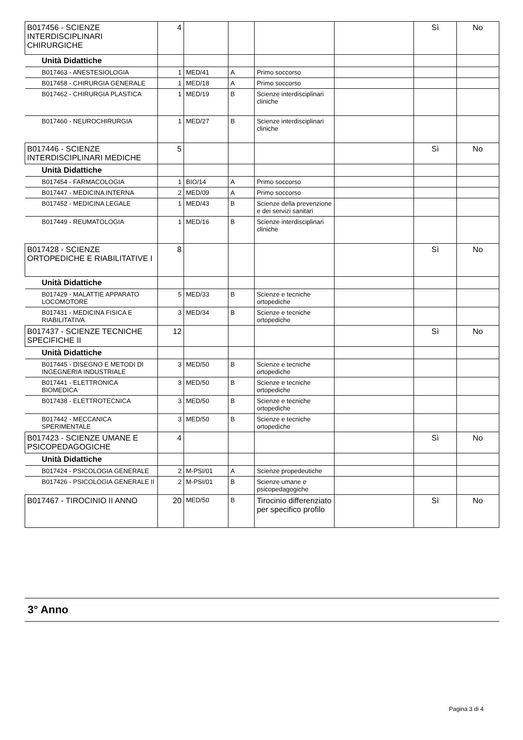| B017456 - SCIENZE INTERDISCIPLINARI CHIRURGICHE | 4 | | | | | Sì | No |
| Unità Didattiche | | | | | | | |
| B017463 - ANESTESIOLOGIA | 1 | MED/41 | A | Primo soccorso | | | |
| B017458 - CHIRURGIA GENERALE | 1 | MED/18 | A | Primo soccorso | | | |
| B017462 - CHIRURGIA PLASTICA | 1 | MED/19 | B | Scienze interdisciplinari cliniche | | | |
| B017460 - NEUROCHIRURGIA | 1 | MED/27 | B | Scienze interdisciplinari cliniche | | | |
| B017446 - SCIENZE INTERDISCIPLINARI MEDICHE | 5 | | | | | Sì | No |
| Unità Didattiche | | | | | | | |
| B017454 - FARMACOLOGIA | 1 | BIO/14 | A | Primo soccorso | | | |
| B017447 - MEDICINA INTERNA | 2 | MED/09 | A | Primo soccorso | | | |
| B017452 - MEDICINA LEGALE | 1 | MED/43 | B | Scienze della prevenzione e dei servizi sanitari | | | |
| B017449 - REUMATOLOGIA | 1 | MED/16 | B | Scienze interdisciplinari cliniche | | | |
| B017428 - SCIENZE ORTOPEDICHE E RIABILITATIVE I | 8 | | | | | Sì | No |
| Unità Didattiche | | | | | | | |
| B017429 - MALATTIE APPARATO LOCOMOTORE | 5 | MED/33 | B | Scienze e tecniche ortopediche | | | |
| B017431 - MEDICINA FISICA E RIABILITATIVA | 3 | MED/34 | B | Scienze e tecniche ortopediche | | | |
| B017437 - SCIENZE TECNICHE SPECIFICHE II | 12 | | | | | Sì | No |
| Unità Didattiche | | | | | | | |
| B017445 - DISEGNO E METODI DI INGEGNERIA INDUSTRIALE | 3 | MED/50 | B | Scienze e tecniche ortopediche | | | |
| B017441 - ELETTRONICA BIOMEDICA | 3 | MED/50 | B | Scienze e tecniche ortopediche | | | |
| B017438 - ELETTROTECNICA | 3 | MED/50 | B | Scienze e tecniche ortopediche | | | |
| B017442 - MECCANICA SPERIMENTALE | 3 | MED/50 | B | Scienze e tecniche ortopediche | | | |
| B017423 - SCIENZE UMANE E PSICOPEDAGOGICHE | 4 | | | | | Sì | No |
| Unità Didattiche | | | | | | | |
| B017424 - PSICOLOGIA GENERALE | 2 | M-PSI/01 | A | Scienze propedeutiche | | | |
| B017426 - PSICOLOGIA GENERALE II | 2 | M-PSI/01 | B | Scienze umane e psicopedagogiche | | | |
| B017467 - TIROCINIO II ANNO | 20 | MED/50 | B | Tirocinio differenziato per specifico profilo | | Sì | No |
3° Anno
Pagina 3 di 4